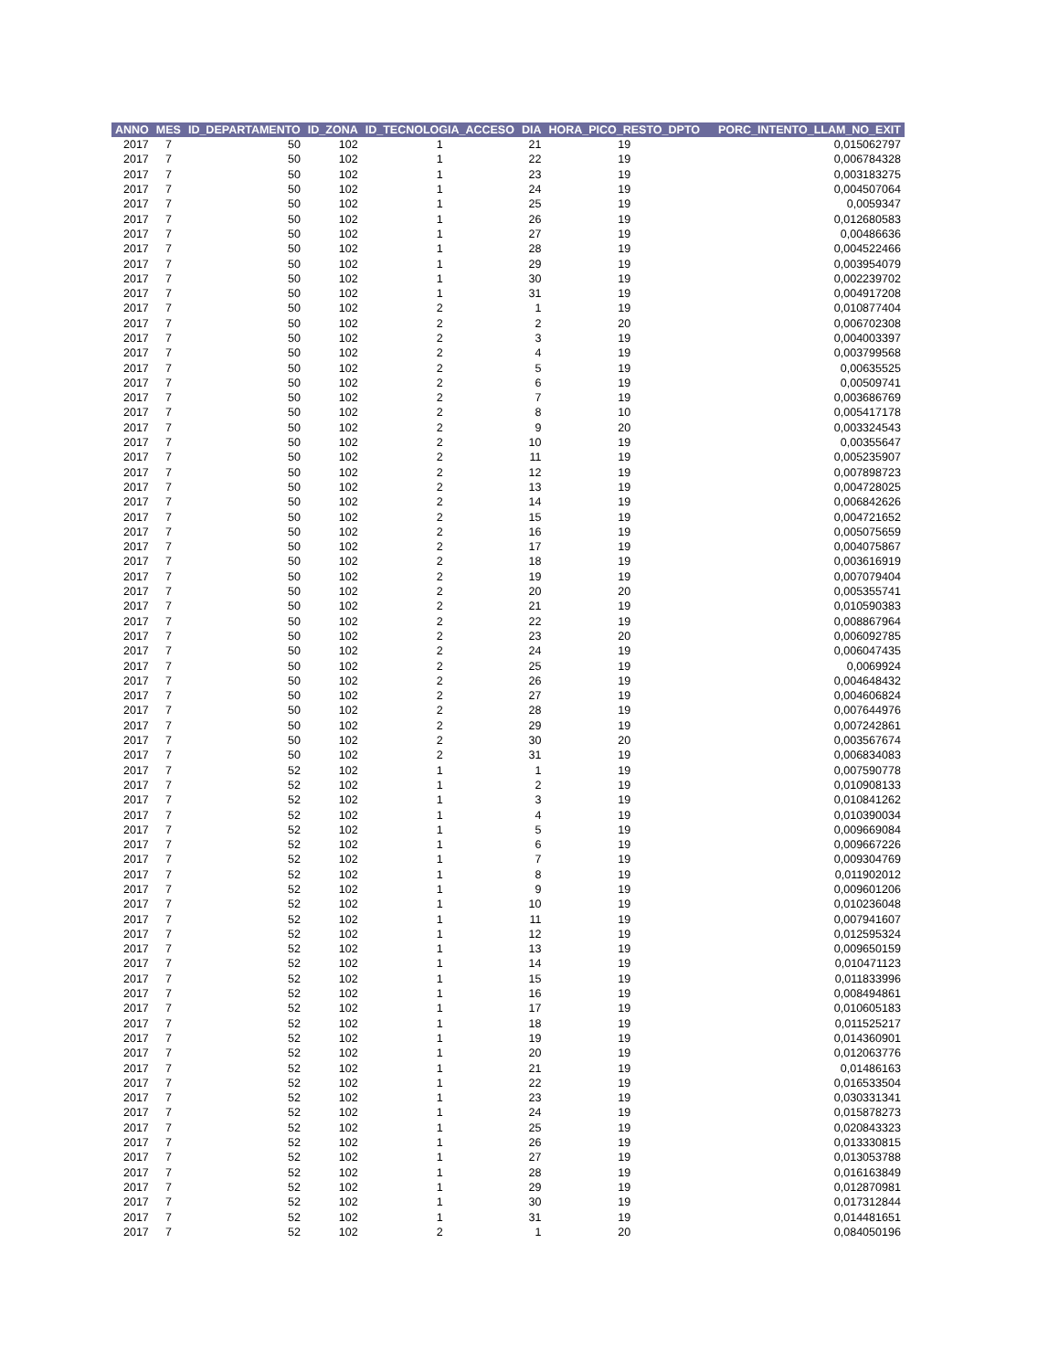| ANNO | MES | ID_DEPARTAMENTO | ID_ZONA | ID_TECNOLOGIA_ACCESO | DIA | HORA_PICO_RESTO_DPTO | PORC_INTENTO_LLAM_NO_EXIT |
| --- | --- | --- | --- | --- | --- | --- | --- |
| 2017 | 7 | 50 | 102 | 1 | 21 | 19 | 0,015062797 |
| 2017 | 7 | 50 | 102 | 1 | 22 | 19 | 0,006784328 |
| 2017 | 7 | 50 | 102 | 1 | 23 | 19 | 0,003183275 |
| 2017 | 7 | 50 | 102 | 1 | 24 | 19 | 0,004507064 |
| 2017 | 7 | 50 | 102 | 1 | 25 | 19 | 0,0059347 |
| 2017 | 7 | 50 | 102 | 1 | 26 | 19 | 0,012680583 |
| 2017 | 7 | 50 | 102 | 1 | 27 | 19 | 0,00486636 |
| 2017 | 7 | 50 | 102 | 1 | 28 | 19 | 0,004522466 |
| 2017 | 7 | 50 | 102 | 1 | 29 | 19 | 0,003954079 |
| 2017 | 7 | 50 | 102 | 1 | 30 | 19 | 0,002239702 |
| 2017 | 7 | 50 | 102 | 1 | 31 | 19 | 0,004917208 |
| 2017 | 7 | 50 | 102 | 2 | 1 | 19 | 0,010877404 |
| 2017 | 7 | 50 | 102 | 2 | 2 | 20 | 0,006702308 |
| 2017 | 7 | 50 | 102 | 2 | 3 | 19 | 0,004003397 |
| 2017 | 7 | 50 | 102 | 2 | 4 | 19 | 0,003799568 |
| 2017 | 7 | 50 | 102 | 2 | 5 | 19 | 0,00635525 |
| 2017 | 7 | 50 | 102 | 2 | 6 | 19 | 0,00509741 |
| 2017 | 7 | 50 | 102 | 2 | 7 | 19 | 0,003686769 |
| 2017 | 7 | 50 | 102 | 2 | 8 | 10 | 0,005417178 |
| 2017 | 7 | 50 | 102 | 2 | 9 | 20 | 0,003324543 |
| 2017 | 7 | 50 | 102 | 2 | 10 | 19 | 0,00355647 |
| 2017 | 7 | 50 | 102 | 2 | 11 | 19 | 0,005235907 |
| 2017 | 7 | 50 | 102 | 2 | 12 | 19 | 0,007898723 |
| 2017 | 7 | 50 | 102 | 2 | 13 | 19 | 0,004728025 |
| 2017 | 7 | 50 | 102 | 2 | 14 | 19 | 0,006842626 |
| 2017 | 7 | 50 | 102 | 2 | 15 | 19 | 0,004721652 |
| 2017 | 7 | 50 | 102 | 2 | 16 | 19 | 0,005075659 |
| 2017 | 7 | 50 | 102 | 2 | 17 | 19 | 0,004075867 |
| 2017 | 7 | 50 | 102 | 2 | 18 | 19 | 0,003616919 |
| 2017 | 7 | 50 | 102 | 2 | 19 | 19 | 0,007079404 |
| 2017 | 7 | 50 | 102 | 2 | 20 | 20 | 0,005355741 |
| 2017 | 7 | 50 | 102 | 2 | 21 | 19 | 0,010590383 |
| 2017 | 7 | 50 | 102 | 2 | 22 | 19 | 0,008867964 |
| 2017 | 7 | 50 | 102 | 2 | 23 | 20 | 0,006092785 |
| 2017 | 7 | 50 | 102 | 2 | 24 | 19 | 0,006047435 |
| 2017 | 7 | 50 | 102 | 2 | 25 | 19 | 0,0069924 |
| 2017 | 7 | 50 | 102 | 2 | 26 | 19 | 0,004648432 |
| 2017 | 7 | 50 | 102 | 2 | 27 | 19 | 0,004606824 |
| 2017 | 7 | 50 | 102 | 2 | 28 | 19 | 0,007644976 |
| 2017 | 7 | 50 | 102 | 2 | 29 | 19 | 0,007242861 |
| 2017 | 7 | 50 | 102 | 2 | 30 | 20 | 0,003567674 |
| 2017 | 7 | 50 | 102 | 2 | 31 | 19 | 0,006834083 |
| 2017 | 7 | 52 | 102 | 1 | 1 | 19 | 0,007590778 |
| 2017 | 7 | 52 | 102 | 1 | 2 | 19 | 0,010908133 |
| 2017 | 7 | 52 | 102 | 1 | 3 | 19 | 0,010841262 |
| 2017 | 7 | 52 | 102 | 1 | 4 | 19 | 0,010390034 |
| 2017 | 7 | 52 | 102 | 1 | 5 | 19 | 0,009669084 |
| 2017 | 7 | 52 | 102 | 1 | 6 | 19 | 0,009667226 |
| 2017 | 7 | 52 | 102 | 1 | 7 | 19 | 0,009304769 |
| 2017 | 7 | 52 | 102 | 1 | 8 | 19 | 0,011902012 |
| 2017 | 7 | 52 | 102 | 1 | 9 | 19 | 0,009601206 |
| 2017 | 7 | 52 | 102 | 1 | 10 | 19 | 0,010236048 |
| 2017 | 7 | 52 | 102 | 1 | 11 | 19 | 0,007941607 |
| 2017 | 7 | 52 | 102 | 1 | 12 | 19 | 0,012595324 |
| 2017 | 7 | 52 | 102 | 1 | 13 | 19 | 0,009650159 |
| 2017 | 7 | 52 | 102 | 1 | 14 | 19 | 0,010471123 |
| 2017 | 7 | 52 | 102 | 1 | 15 | 19 | 0,011833996 |
| 2017 | 7 | 52 | 102 | 1 | 16 | 19 | 0,008494861 |
| 2017 | 7 | 52 | 102 | 1 | 17 | 19 | 0,010605183 |
| 2017 | 7 | 52 | 102 | 1 | 18 | 19 | 0,011525217 |
| 2017 | 7 | 52 | 102 | 1 | 19 | 19 | 0,014360901 |
| 2017 | 7 | 52 | 102 | 1 | 20 | 19 | 0,012063776 |
| 2017 | 7 | 52 | 102 | 1 | 21 | 19 | 0,01486163 |
| 2017 | 7 | 52 | 102 | 1 | 22 | 19 | 0,016533504 |
| 2017 | 7 | 52 | 102 | 1 | 23 | 19 | 0,030331341 |
| 2017 | 7 | 52 | 102 | 1 | 24 | 19 | 0,015878273 |
| 2017 | 7 | 52 | 102 | 1 | 25 | 19 | 0,020843323 |
| 2017 | 7 | 52 | 102 | 1 | 26 | 19 | 0,013330815 |
| 2017 | 7 | 52 | 102 | 1 | 27 | 19 | 0,013053788 |
| 2017 | 7 | 52 | 102 | 1 | 28 | 19 | 0,016163849 |
| 2017 | 7 | 52 | 102 | 1 | 29 | 19 | 0,012870981 |
| 2017 | 7 | 52 | 102 | 1 | 30 | 19 | 0,017312844 |
| 2017 | 7 | 52 | 102 | 1 | 31 | 19 | 0,014481651 |
| 2017 | 7 | 52 | 102 | 2 | 1 | 20 | 0,084050196 |